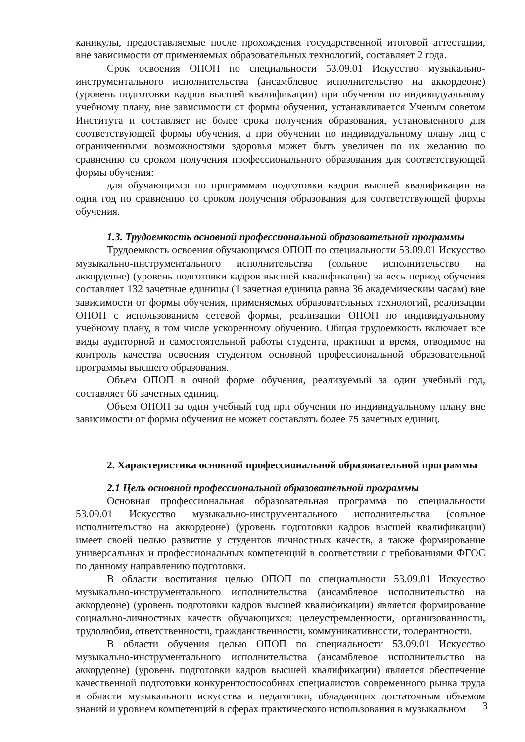каникулы, предоставляемые после прохождения государственной итоговой аттестации, вне зависимости от применяемых образовательных технологий, составляет 2 года.
Срок освоения ОПОП по специальности 53.09.01 Искусство музыкально-инструментального исполнительства (ансамблевое исполнительство на аккордеоне) (уровень подготовки кадров высшей квалификации) при обучении по индивидуальному учебному плану, вне зависимости от формы обучения, устанавливается Ученым советом Института и составляет не более срока получения образования, установленного для соответствующей формы обучения, а при обучении по индивидуальному плану лиц с ограниченными возможностями здоровья может быть увеличен по их желанию по сравнению со сроком получения профессионального образования для соответствующей формы обучения:
для обучающихся по программам подготовки кадров высшей квалификации на один год по сравнению со сроком получения образования для соответствующей формы обучения.
1.3. Трудоемкость основной профессиональной образовательной программы
Трудоемкость освоения обучающимся ОПОП по специальности 53.09.01 Искусство музыкально-инструментального исполнительства (сольное исполнительство на аккордеоне) (уровень подготовки кадров высшей квалификации) за весь период обучения составляет 132 зачетные единицы (1 зачетная единица равна 36 академическим часам) вне зависимости от формы обучения, применяемых образовательных технологий, реализации ОПОП с использованием сетевой формы, реализации ОПОП по индивидуальному учебному плану, в том числе ускоренному обучению. Общая трудоемкость включает все виды аудиторной и самостоятельной работы студента, практики и время, отводимое на контроль качества освоения студентом основной профессиональной образовательной программы высшего образования.
Объем ОПОП в очной форме обучения, реализуемый за один учебный год, составляет 66 зачетных единиц.
Объем ОПОП за один учебный год при обучении по индивидуальному плану вне зависимости от формы обучения не может составлять более 75 зачетных единиц.
2. Характеристика основной профессиональной образовательной программы
2.1 Цель основной профессиональной образовательной программы
Основная профессиональная образовательная программа по специальности 53.09.01 Искусство музыкально-инструментального исполнительства (сольное исполнительство на аккордеоне) (уровень подготовки кадров высшей квалификации) имеет своей целью развитие у студентов личностных качеств, а также формирование универсальных и профессиональных компетенций в соответствии с требованиями ФГОС по данному направлению подготовки.
В области воспитания целью ОПОП по специальности 53.09.01 Искусство музыкально-инструментального исполнительства (ансамблевое исполнительство на аккордеоне) (уровень подготовки кадров высшей квалификации) является формирование социально-личностных качеств обучающихся: целеустремленности, организованности, трудолюбия, ответственности, гражданственности, коммуникативности, толерантности.
В области обучения целью ОПОП по специальности 53.09.01 Искусство музыкально-инструментального исполнительства (ансамблевое исполнительство на аккордеоне) (уровень подготовки кадров высшей квалификации) является обеспечение качественной подготовки конкурентоспособных специалистов современного рынка труда в области музыкального искусства и педагогики, обладающих достаточным объемом знаний и уровнем компетенций в сферах практического использования в музыкальном
3